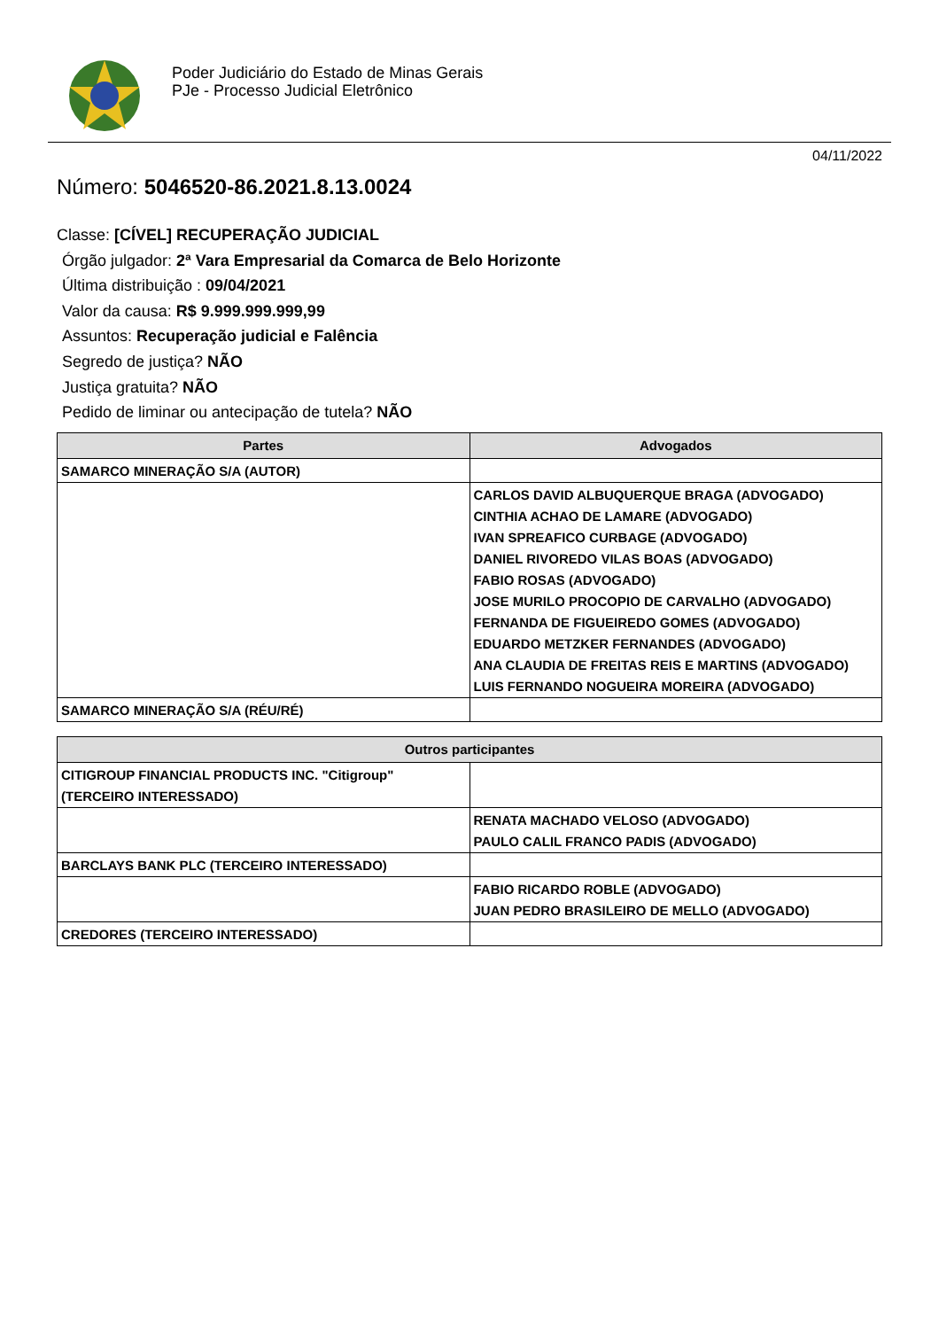Poder Judiciário do Estado de Minas Gerais
PJe - Processo Judicial Eletrônico
04/11/2022
Número: 5046520-86.2021.8.13.0024
Classe: [CÍVEL] RECUPERAÇÃO JUDICIAL
Órgão julgador: 2ª Vara Empresarial da Comarca de Belo Horizonte
Última distribuição : 09/04/2021
Valor da causa: R$ 9.999.999.999,99
Assuntos: Recuperação judicial e Falência
Segredo de justiça? NÃO
Justiça gratuita? NÃO
Pedido de liminar ou antecipação de tutela? NÃO
| Partes | Advogados |
| --- | --- |
| SAMARCO MINERAÇÃO S/A (AUTOR) | |
| | CARLOS DAVID ALBUQUERQUE BRAGA (ADVOGADO) CINTHIA ACHAO DE LAMARE (ADVOGADO) IVAN SPREAFICO CURBAGE (ADVOGADO) DANIEL RIVOREDO VILAS BOAS (ADVOGADO) FABIO ROSAS (ADVOGADO) JOSE MURILO PROCOPIO DE CARVALHO (ADVOGADO) FERNANDA DE FIGUEIREDO GOMES (ADVOGADO) EDUARDO METZKER FERNANDES (ADVOGADO) ANA CLAUDIA DE FREITAS REIS E MARTINS (ADVOGADO) LUIS FERNANDO NOGUEIRA MOREIRA (ADVOGADO) |
| SAMARCO MINERAÇÃO S/A (RÉU/RÉ) | |
| Outros participantes | |
| --- | --- |
| CITIGROUP FINANCIAL PRODUCTS INC. "Citigroup" (TERCEIRO INTERESSADO) | |
| | RENATA MACHADO VELOSO (ADVOGADO) PAULO CALIL FRANCO PADIS (ADVOGADO) |
| BARCLAYS BANK PLC (TERCEIRO INTERESSADO) | |
| | FABIO RICARDO ROBLE (ADVOGADO) JUAN PEDRO BRASILEIRO DE MELLO (ADVOGADO) |
| CREDORES (TERCEIRO INTERESSADO) | |